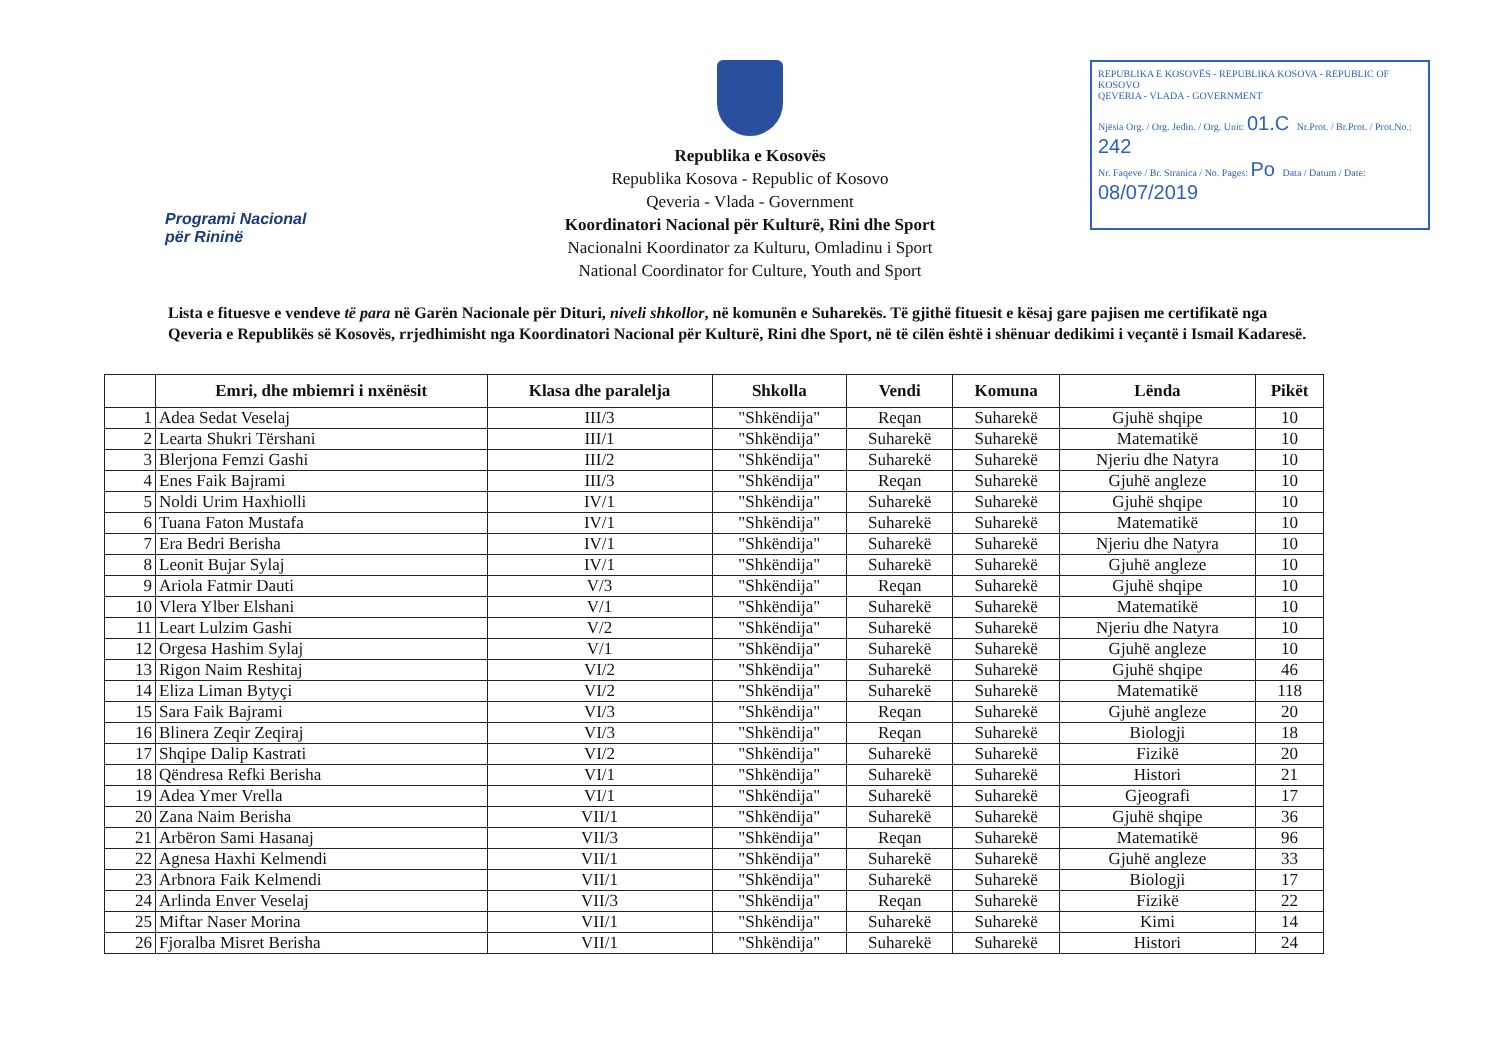Programi Nacional
për Rininë
Republika e Kosovës
Republika Kosova - Republic of Kosovo
Qeveria - Vlada - Government
Koordinatori Nacional për Kulturë, Rini dhe Sport
Nacionalni Koordinator za Kulturu, Omladinu i Sport
National Coordinator for Culture, Youth and Sport
REPUBLIKA E KOSOVËS - REPUBLIKA KOSOVA - REPUBLIC OF KOSOVO
QEVERIA - VLADA - GOVERNMENT
Njësia Org. / Org. Jedin. / Org. Unit: 01.C Nr.Prot. / Br.Prot. / Prot.No.: 242
Nr. Faqeve / Br. Stranica / No. Pages: Po Data / Datum / Date: 08/07/2019
Lista e fituesve e vendeve të para në Garën Nacionale për Dituri, niveli shkollor, në komunën e Suharekës. Të gjithë fituesit e kësaj gare pajisen me certifikatë nga Qeveria e Republikës së Kosovës, rrjedhimisht nga Koordinatori Nacional për Kulturë, Rini dhe Sport, në të cilën është i shënuar dedikimi i veçantë i Ismail Kadaresë.
| | Emri, dhe mbiemri i nxënësit | Klasa dhe paralelja | Shkolla | Vendi | Komuna | Lënda | Pikët |
| --- | --- | --- | --- | --- | --- | --- | --- |
| 1 | Adea Sedat Veselaj | III/3 | "Shkëndija" | Reqan | Suharekë | Gjuhë shqipe | 10 |
| 2 | Learta Shukri Tërshani | III/1 | "Shkëndija" | Suharekë | Suharekë | Matematikë | 10 |
| 3 | Blerjona Femzi Gashi | III/2 | "Shkëndija" | Suharekë | Suharekë | Njeriu dhe Natyra | 10 |
| 4 | Enes Faik Bajrami | III/3 | "Shkëndija" | Reqan | Suharekë | Gjuhë angleze | 10 |
| 5 | Noldi Urim Haxhiolli | IV/1 | "Shkëndija" | Suharekë | Suharekë | Gjuhë shqipe | 10 |
| 6 | Tuana Faton Mustafa | IV/1 | "Shkëndija" | Suharekë | Suharekë | Matematikë | 10 |
| 7 | Era Bedri Berisha | IV/1 | "Shkëndija" | Suharekë | Suharekë | Njeriu dhe Natyra | 10 |
| 8 | Leonit Bujar Sylaj | IV/1 | "Shkëndija" | Suharekë | Suharekë | Gjuhë angleze | 10 |
| 9 | Ariola Fatmir Dauti | V/3 | "Shkëndija" | Reqan | Suharekë | Gjuhë shqipe | 10 |
| 10 | Vlera Ylber Elshani | V/1 | "Shkëndija" | Suharekë | Suharekë | Matematikë | 10 |
| 11 | Leart Lulzim Gashi | V/2 | "Shkëndija" | Suharekë | Suharekë | Njeriu dhe Natyra | 10 |
| 12 | Orgesa Hashim Sylaj | V/1 | "Shkëndija" | Suharekë | Suharekë | Gjuhë angleze | 10 |
| 13 | Rigon Naim Reshitaj | VI/2 | "Shkëndija" | Suharekë | Suharekë | Gjuhë shqipe | 46 |
| 14 | Eliza Liman Bytyçi | VI/2 | "Shkëndija" | Suharekë | Suharekë | Matematikë | 118 |
| 15 | Sara Faik Bajrami | VI/3 | "Shkëndija" | Reqan | Suharekë | Gjuhë angleze | 20 |
| 16 | Blinera Zeqir Zeqiraj | VI/3 | "Shkëndija" | Reqan | Suharekë | Biologji | 18 |
| 17 | Shqipe Dalip Kastrati | VI/2 | "Shkëndija" | Suharekë | Suharekë | Fizikë | 20 |
| 18 | Qëndresa Refki Berisha | VI/1 | "Shkëndija" | Suharekë | Suharekë | Histori | 21 |
| 19 | Adea Ymer Vrella | VI/1 | "Shkëndija" | Suharekë | Suharekë | Gjeografi | 17 |
| 20 | Zana Naim Berisha | VII/1 | "Shkëndija" | Suharekë | Suharekë | Gjuhë shqipe | 36 |
| 21 | Arbëron Sami Hasanaj | VII/3 | "Shkëndija" | Reqan | Suharekë | Matematikë | 96 |
| 22 | Agnesa Haxhi Kelmendi | VII/1 | "Shkëndija" | Suharekë | Suharekë | Gjuhë angleze | 33 |
| 23 | Arbnora Faik Kelmendi | VII/1 | "Shkëndija" | Suharekë | Suharekë | Biologji | 17 |
| 24 | Arlinda Enver Veselaj | VII/3 | "Shkëndija" | Reqan | Suharekë | Fizikë | 22 |
| 25 | Miftar Naser Morina | VII/1 | "Shkëndija" | Suharekë | Suharekë | Kimi | 14 |
| 26 | Fjoralba Misret Berisha | VII/1 | "Shkëndija" | Suharekë | Suharekë | Histori | 24 |